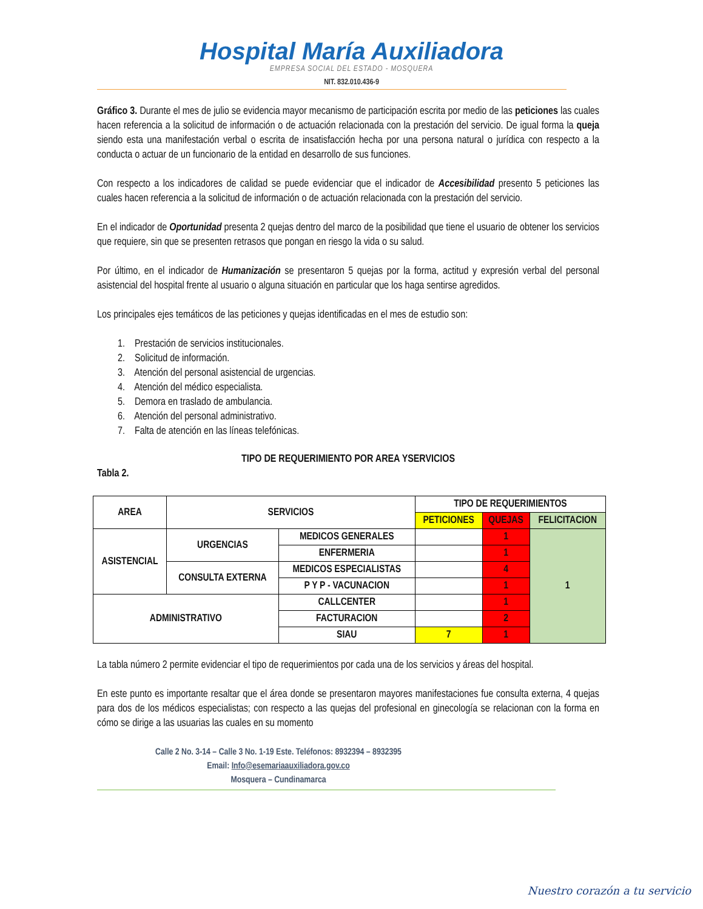Hospital María Auxiliadora
EMPRESA SOCIAL DEL ESTADO - MOSQUERA
NIT. 832.010.436-9
Gráfico 3. Durante el mes de julio se evidencia mayor mecanismo de participación escrita por medio de las peticiones las cuales hacen referencia a la solicitud de información o de actuación relacionada con la prestación del servicio. De igual forma la queja siendo esta una manifestación verbal o escrita de insatisfacción hecha por una persona natural o jurídica con respecto a la conducta o actuar de un funcionario de la entidad en desarrollo de sus funciones.
Con respecto a los indicadores de calidad se puede evidenciar que el indicador de Accesibilidad presento 5 peticiones las cuales hacen referencia a la solicitud de información o de actuación relacionada con la prestación del servicio.
En el indicador de Oportunidad presenta 2 quejas dentro del marco de la posibilidad que tiene el usuario de obtener los servicios que requiere, sin que se presenten retrasos que pongan en riesgo la vida o su salud.
Por último, en el indicador de Humanización se presentaron 5 quejas por la forma, actitud y expresión verbal del personal asistencial del hospital frente al usuario o alguna situación en particular que los haga sentirse agredidos.
Los principales ejes temáticos de las peticiones y quejas identificadas en el mes de estudio son:
1. Prestación de servicios institucionales.
2. Solicitud de información.
3. Atención del personal asistencial de urgencias.
4. Atención del médico especialista.
5. Demora en traslado de ambulancia.
6. Atención del personal administrativo.
7. Falta de atención en las líneas telefónicas.
TIPO DE REQUERIMIENTO POR AREA YSERVICIOS
Tabla 2.
| AREA | SERVICIOS | | TIPO DE REQUERIMIENTOS | | |
| --- | --- | --- | --- | --- | --- |
| | | | PETICIONES | QUEJAS | FELICITACION |
| ASISTENCIAL | URGENCIAS | MEDICOS GENERALES | | 1 | 1 |
| | | ENFERMERIA | | 1 | |
| | CONSULTA EXTERNA | MEDICOS ESPECIALISTAS | | 4 | |
| | | P Y P - VACUNACION | | 1 | |
| ADMINISTRATIVO | | CALLCENTER | | 1 | |
| | | FACTURACION | | 2 | |
| | | SIAU | 7 | 1 | |
La tabla número 2 permite evidenciar el tipo de requerimientos por cada una de los servicios y áreas del hospital.
En este punto es importante resaltar que el área donde se presentaron mayores manifestaciones fue consulta externa, 4 quejas para dos de los médicos especialistas; con respecto a las quejas del profesional en ginecología se relacionan con la forma en cómo se dirige a las usuarias las cuales en su momento
Calle 2 No. 3-14 – Calle 3 No. 1-19 Este. Teléfonos: 8932394 – 8932395
Email: Info@esemariaauxiliadora.gov.co
Mosquera – Cundinamarca
Nuestro corazón a tu servicio